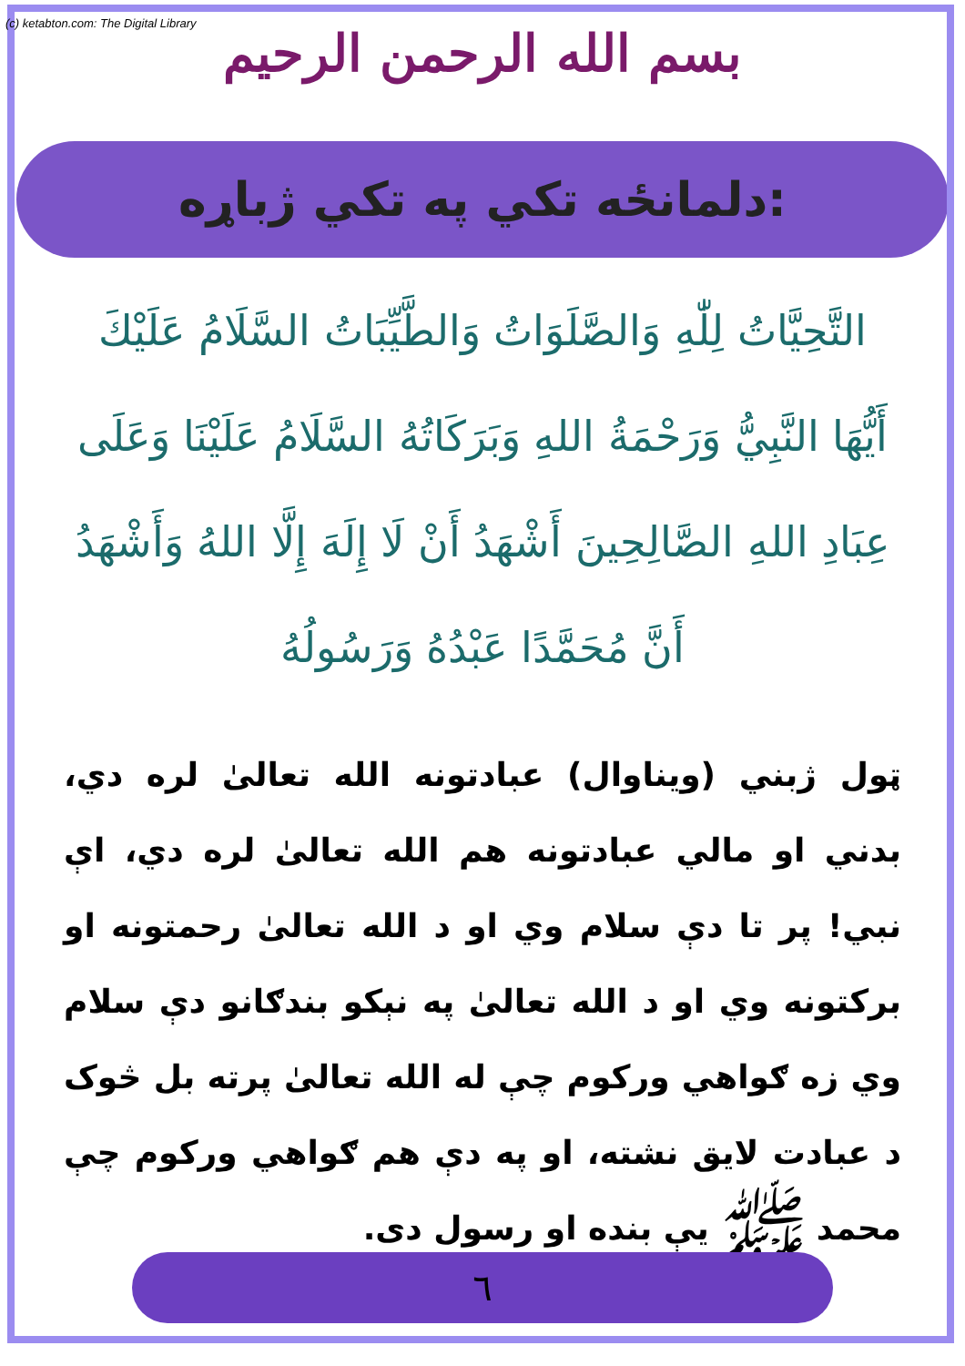(c) ketabton.com: The Digital Library
بسم الله الرحمن الرحيم
دلمانځه تکي په تکي ژباړه:
التَّحِيَّاتُ لِلّٰهِ وَالصَّلَوَاتُ وَالطَّيِّبَاتُ السَّلَامُ عَلَيْكَ أَيُّهَا النَّبِيُّ وَرَحْمَةُ اللهِ وَبَرَكَاتُهُ السَّلَامُ عَلَيْنَا وَعَلَى عِبَادِ اللهِ الصَّالِحِينَ أَشْهَدُ أَنْ لَا إِلَهَ إِلَّا اللهُ وَأَشْهَدُ أَنَّ مُحَمَّدًا عَبْدُهُ وَرَسُولُهُ
ټول ژبني (ويناوال) عبادتونه الله تعالیٰ لره دي، بدني او مالي عبادتونه هم الله تعالیٰ لره دي، اې نبي! پر تا دې سلام وي او د الله تعالیٰ رحمتونه او برکتونه وي او د الله تعالیٰ په نېکو بندګانو دې سلام وي زه ګواهي ورکوم چې له الله تعالیٰ پرته بل څوک د عبادت لایق نشته، او په دې هم ګواهي ورکوم چې محمد ﷺ يې بنده او رسول دی.
٦